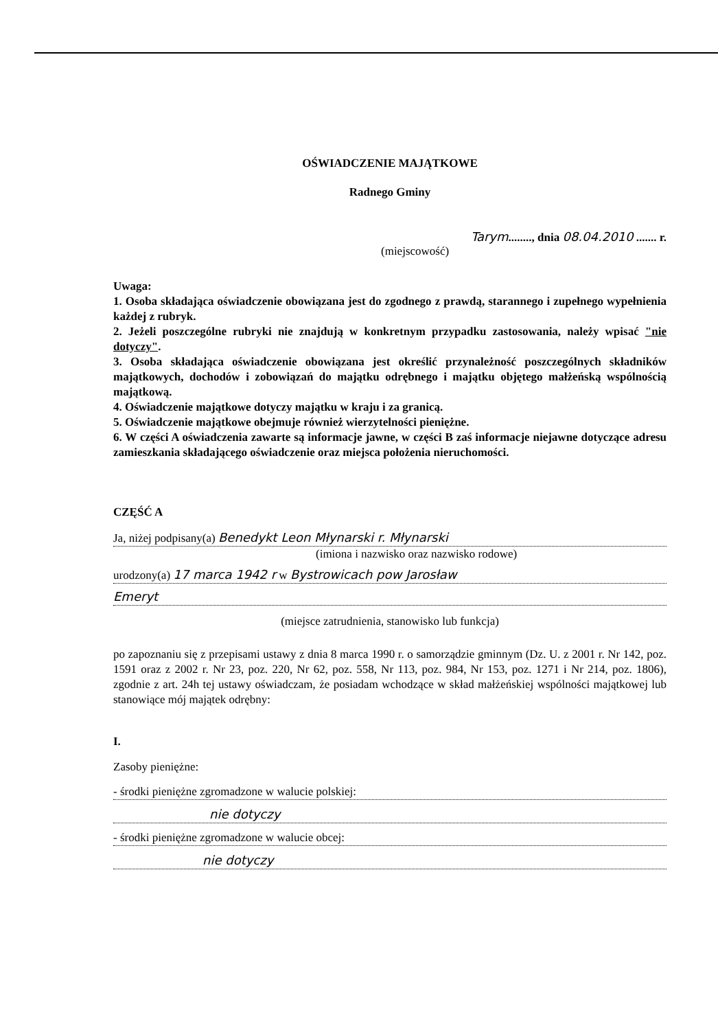OŚWIADCZENIE MAJĄTKOWE
Radnego Gminy
Tarym........, dnia 08.04.2010 ....... r.
(miejscowość)
Uwaga:
1. Osoba składająca oświadczenie obowiązana jest do zgodnego z prawdą, starannego i zupełnego wypełnienia każdej z rubryk.
2. Jeżeli poszczególne rubryki nie znajdują w konkretnym przypadku zastosowania, należy wpisać "nie dotyczy".
3. Osoba składająca oświadczenie obowiązana jest określić przynależność poszczególnych składników majątkowych, dochodów i zobowiązań do majątku odrębnego i majątku objętego małżeńską wspólnością majątkową.
4. Oświadczenie majątkowe dotyczy majątku w kraju i za granicą.
5. Oświadczenie majątkowe obejmuje również wierzytelności pieniężne.
6. W części A oświadczenia zawarte są informacje jawne, w części B zaś informacje niejawne dotyczące adresu zamieszkania składającego oświadczenie oraz miejsca położenia nieruchomości.
CZĘŚĆ A
Ja, niżej podpisany(a) Benedykt Leon Młynarski r. Młynarski
(imiona i nazwisko oraz nazwisko rodowe)
urodzony(a) 17 marca 1942 r w Bystrowicach pow Jarosław
Emeryt
(miejsce zatrudnienia, stanowisko lub funkcja)
po zapoznaniu się z przepisami ustawy z dnia 8 marca 1990 r. o samorządzie gminnym (Dz. U. z 2001 r. Nr 142, poz. 1591 oraz z 2002 r. Nr 23, poz. 220, Nr 62, poz. 558, Nr 113, poz. 984, Nr 153, poz. 1271 i Nr 214, poz. 1806), zgodnie z art. 24h tej ustawy oświadczam, że posiadam wchodzące w skład małżeńskiej wspólności majątkowej lub stanowiące mój majątek odrębny:
I.
Zasoby pieniężne:
- środki pieniężne zgromadzone w walucie polskiej:
nie dotyczy
- środki pieniężne zgromadzone w walucie obcej:
nie dotyczy